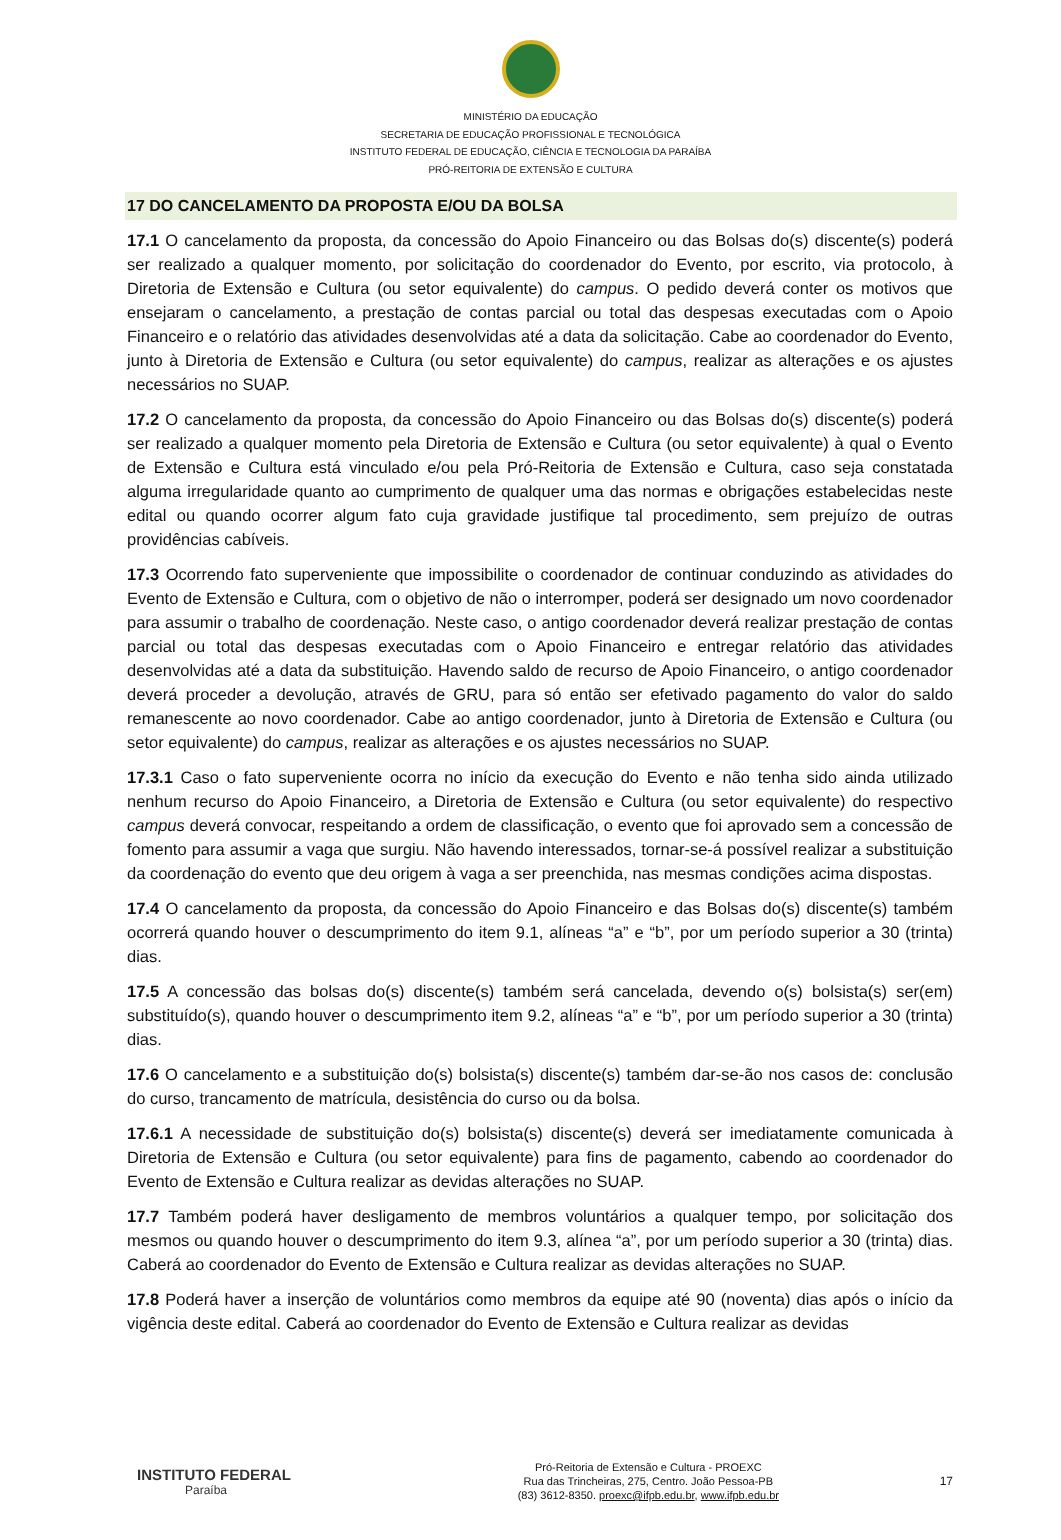MINISTÉRIO DA EDUCAÇÃO
SECRETARIA DE EDUCAÇÃO PROFISSIONAL E TECNOLÓGICA
INSTITUTO FEDERAL DE EDUCAÇÃO, CIÊNCIA E TECNOLOGIA DA PARAÍBA
PRÓ-REITORIA DE EXTENSÃO E CULTURA
17 DO CANCELAMENTO DA PROPOSTA E/OU DA BOLSA
17.1 O cancelamento da proposta, da concessão do Apoio Financeiro ou das Bolsas do(s) discente(s) poderá ser realizado a qualquer momento, por solicitação do coordenador do Evento, por escrito, via protocolo, à Diretoria de Extensão e Cultura (ou setor equivalente) do campus. O pedido deverá conter os motivos que ensejaram o cancelamento, a prestação de contas parcial ou total das despesas executadas com o Apoio Financeiro e o relatório das atividades desenvolvidas até a data da solicitação. Cabe ao coordenador do Evento, junto à Diretoria de Extensão e Cultura (ou setor equivalente) do campus, realizar as alterações e os ajustes necessários no SUAP.
17.2 O cancelamento da proposta, da concessão do Apoio Financeiro ou das Bolsas do(s) discente(s) poderá ser realizado a qualquer momento pela Diretoria de Extensão e Cultura (ou setor equivalente) à qual o Evento de Extensão e Cultura está vinculado e/ou pela Pró-Reitoria de Extensão e Cultura, caso seja constatada alguma irregularidade quanto ao cumprimento de qualquer uma das normas e obrigações estabelecidas neste edital ou quando ocorrer algum fato cuja gravidade justifique tal procedimento, sem prejuízo de outras providências cabíveis.
17.3 Ocorrendo fato superveniente que impossibilite o coordenador de continuar conduzindo as atividades do Evento de Extensão e Cultura, com o objetivo de não o interromper, poderá ser designado um novo coordenador para assumir o trabalho de coordenação. Neste caso, o antigo coordenador deverá realizar prestação de contas parcial ou total das despesas executadas com o Apoio Financeiro e entregar relatório das atividades desenvolvidas até a data da substituição. Havendo saldo de recurso de Apoio Financeiro, o antigo coordenador deverá proceder a devolução, através de GRU, para só então ser efetivado pagamento do valor do saldo remanescente ao novo coordenador. Cabe ao antigo coordenador, junto à Diretoria de Extensão e Cultura (ou setor equivalente) do campus, realizar as alterações e os ajustes necessários no SUAP.
17.3.1 Caso o fato superveniente ocorra no início da execução do Evento e não tenha sido ainda utilizado nenhum recurso do Apoio Financeiro, a Diretoria de Extensão e Cultura (ou setor equivalente) do respectivo campus deverá convocar, respeitando a ordem de classificação, o evento que foi aprovado sem a concessão de fomento para assumir a vaga que surgiu. Não havendo interessados, tornar-se-á possível realizar a substituição da coordenação do evento que deu origem à vaga a ser preenchida, nas mesmas condições acima dispostas.
17.4 O cancelamento da proposta, da concessão do Apoio Financeiro e das Bolsas do(s) discente(s) também ocorrerá quando houver o descumprimento do item 9.1, alíneas “a” e “b”, por um período superior a 30 (trinta) dias.
17.5 A concessão das bolsas do(s) discente(s) também será cancelada, devendo o(s) bolsista(s) ser(em) substituído(s), quando houver o descumprimento item 9.2, alíneas “a” e “b”, por um período superior a 30 (trinta) dias.
17.6 O cancelamento e a substituição do(s) bolsista(s) discente(s) também dar-se-ão nos casos de: conclusão do curso, trancamento de matrícula, desistência do curso ou da bolsa.
17.6.1 A necessidade de substituição do(s) bolsista(s) discente(s) deverá ser imediatamente comunicada à Diretoria de Extensão e Cultura (ou setor equivalente) para fins de pagamento, cabendo ao coordenador do Evento de Extensão e Cultura realizar as devidas alterações no SUAP.
17.7 Também poderá haver desligamento de membros voluntários a qualquer tempo, por solicitação dos mesmos ou quando houver o descumprimento do item 9.3, alínea “a”, por um período superior a 30 (trinta) dias. Caberá ao coordenador do Evento de Extensão e Cultura realizar as devidas alterações no SUAP.
17.8 Poderá haver a inserção de voluntários como membros da equipe até 90 (noventa) dias após o início da vigência deste edital. Caberá ao coordenador do Evento de Extensão e Cultura realizar as devidas
INSTITUTO FEDERAL
Paraíba
Pró-Reitoria de Extensão e Cultura - PROEXC
Rua das Trincheiras, 275, Centro. João Pessoa-PB
(83) 3612-8350. proexc@ifpb.edu.br, www.ifpb.edu.br
17